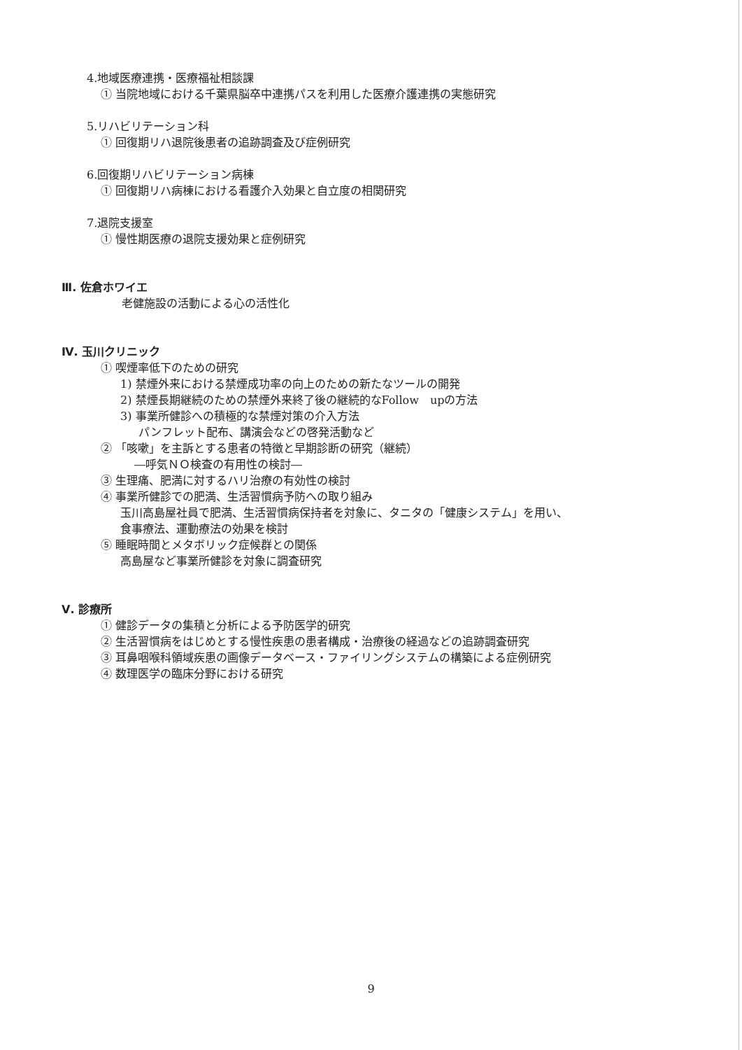4.地域医療連携・医療福祉相談課
① 当院地域における千葉県脳卒中連携パスを利用した医療介護連携の実態研究
5.リハビリテーション科
① 回復期リハ退院後患者の追跡調査及び症例研究
6.回復期リハビリテーション病棟
① 回復期リハ病棟における看護介入効果と自立度の相関研究
7.退院支援室
① 慢性期医療の退院支援効果と症例研究
Ⅲ. 佐倉ホワイエ
老健施設の活動による心の活性化
Ⅳ. 玉川クリニック
① 喫煙率低下のための研究
1) 禁煙外来における禁煙成功率の向上のための新たなツールの開発
2) 禁煙長期継続のための禁煙外来終了後の継続的なFollow　upの方法
3) 事業所健診への積極的な禁煙対策の介入方法
パンフレット配布、講演会などの啓発活動など
② 「咳嗽」を主訴とする患者の特徴と早期診断の研究（継続）
―呼気ＮＯ検査の有用性の検討―
③ 生理痛、肥満に対するハリ治療の有効性の検討
④ 事業所健診での肥満、生活習慣病予防への取り組み
玉川高島屋社員で肥満、生活習慣病保持者を対象に、タニタの「健康システム」を用い、
食事療法、運動療法の効果を検討
⑤ 睡眠時間とメタボリック症候群との関係
高島屋など事業所健診を対象に調査研究
Ⅴ. 診療所
① 健診データの集積と分析による予防医学的研究
② 生活習慣病をはじめとする慢性疾患の患者構成・治療後の経過などの追跡調査研究
③ 耳鼻咽喉科領域疾患の画像データベース・ファイリングシステムの構築による症例研究
④ 数理医学の臨床分野における研究
9